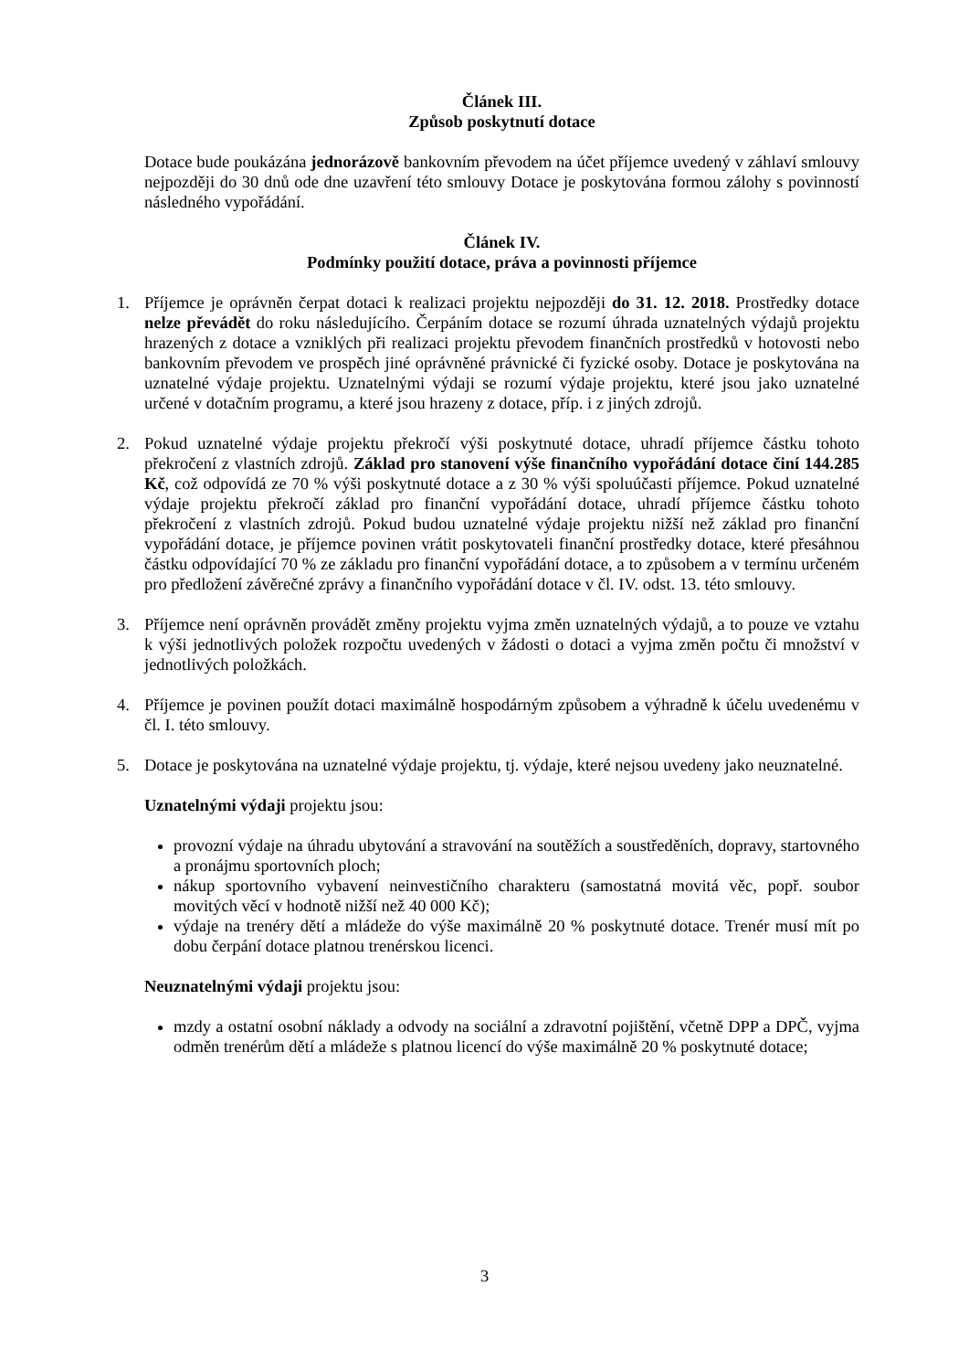Článek III.
Způsob poskytnutí dotace
Dotace bude poukázána jednorázově bankovním převodem na účet příjemce uvedený v záhlaví smlouvy nejpozději do 30 dnů ode dne uzavření této smlouvy Dotace je poskytována formou zálohy s povinností následného vypořádání.
Článek IV.
Podmínky použití dotace, práva a povinnosti příjemce
1. Příjemce je oprávněn čerpat dotaci k realizaci projektu nejpozději do 31. 12. 2018. Prostředky dotace nelze převádět do roku následujícího. Čerpáním dotace se rozumí úhrada uznatelných výdajů projektu hrazených z dotace a vzniklých při realizaci projektu převodem finančních prostředků v hotovosti nebo bankovním převodem ve prospěch jiné oprávněné právnické či fyzické osoby. Dotace je poskytována na uznatelné výdaje projektu. Uznatelnými výdaji se rozumí výdaje projektu, které jsou jako uznatelné určené v dotačním programu, a které jsou hrazeny z dotace, příp. i z jiných zdrojů.
2. Pokud uznatelné výdaje projektu překročí výši poskytnuté dotace, uhradí příjemce částku tohoto překročení z vlastních zdrojů. Základ pro stanovení výše finančního vypořádání dotace činí 144.285 Kč, což odpovídá ze 70 % výši poskytnuté dotace a z 30 % výši spoluúčasti příjemce. Pokud uznatelné výdaje projektu překročí základ pro finanční vypořádání dotace, uhradí příjemce částku tohoto překročení z vlastních zdrojů. Pokud budou uznatelné výdaje projektu nižší než základ pro finanční vypořádání dotace, je příjemce povinen vrátit poskytovateli finanční prostředky dotace, které přesáhnou částku odpovídající 70 % ze základu pro finanční vypořádání dotace, a to způsobem a v termínu určeném pro předložení závěrečné zprávy a finančního vypořádání dotace v čl. IV. odst. 13. této smlouvy.
3. Příjemce není oprávněn provádět změny projektu vyjma změn uznatelných výdajů, a to pouze ve vztahu k výši jednotlivých položek rozpočtu uvedených v žádosti o dotaci a vyjma změn počtu či množství v jednotlivých položkách.
4. Příjemce je povinen použít dotaci maximálně hospodárným způsobem a výhradně k účelu uvedenému v čl. I. této smlouvy.
5. Dotace je poskytována na uznatelné výdaje projektu, tj. výdaje, které nejsou uvedeny jako neuznatelné.
Uznatelnými výdaji projektu jsou:
provozní výdaje na úhradu ubytování a stravování na soutěžích a soustředěních, dopravy, startovného a pronájmu sportovních ploch;
nákup sportovního vybavení neinvestičního charakteru (samostatná movitá věc, popř. soubor movitých věcí v hodnotě nižší než 40 000 Kč);
výdaje na trenéry dětí a mládeže do výše maximálně 20 % poskytnuté dotace. Trenér musí mít po dobu čerpání dotace platnou trenérskou licenci.
Neuznatelnými výdaji projektu jsou:
mzdy a ostatní osobní náklady a odvody na sociální a zdravotní pojištění, včetně DPP a DPČ, vyjma odměn trenérům dětí a mládeže s platnou licencí do výše maximálně 20 % poskytnuté dotace;
3